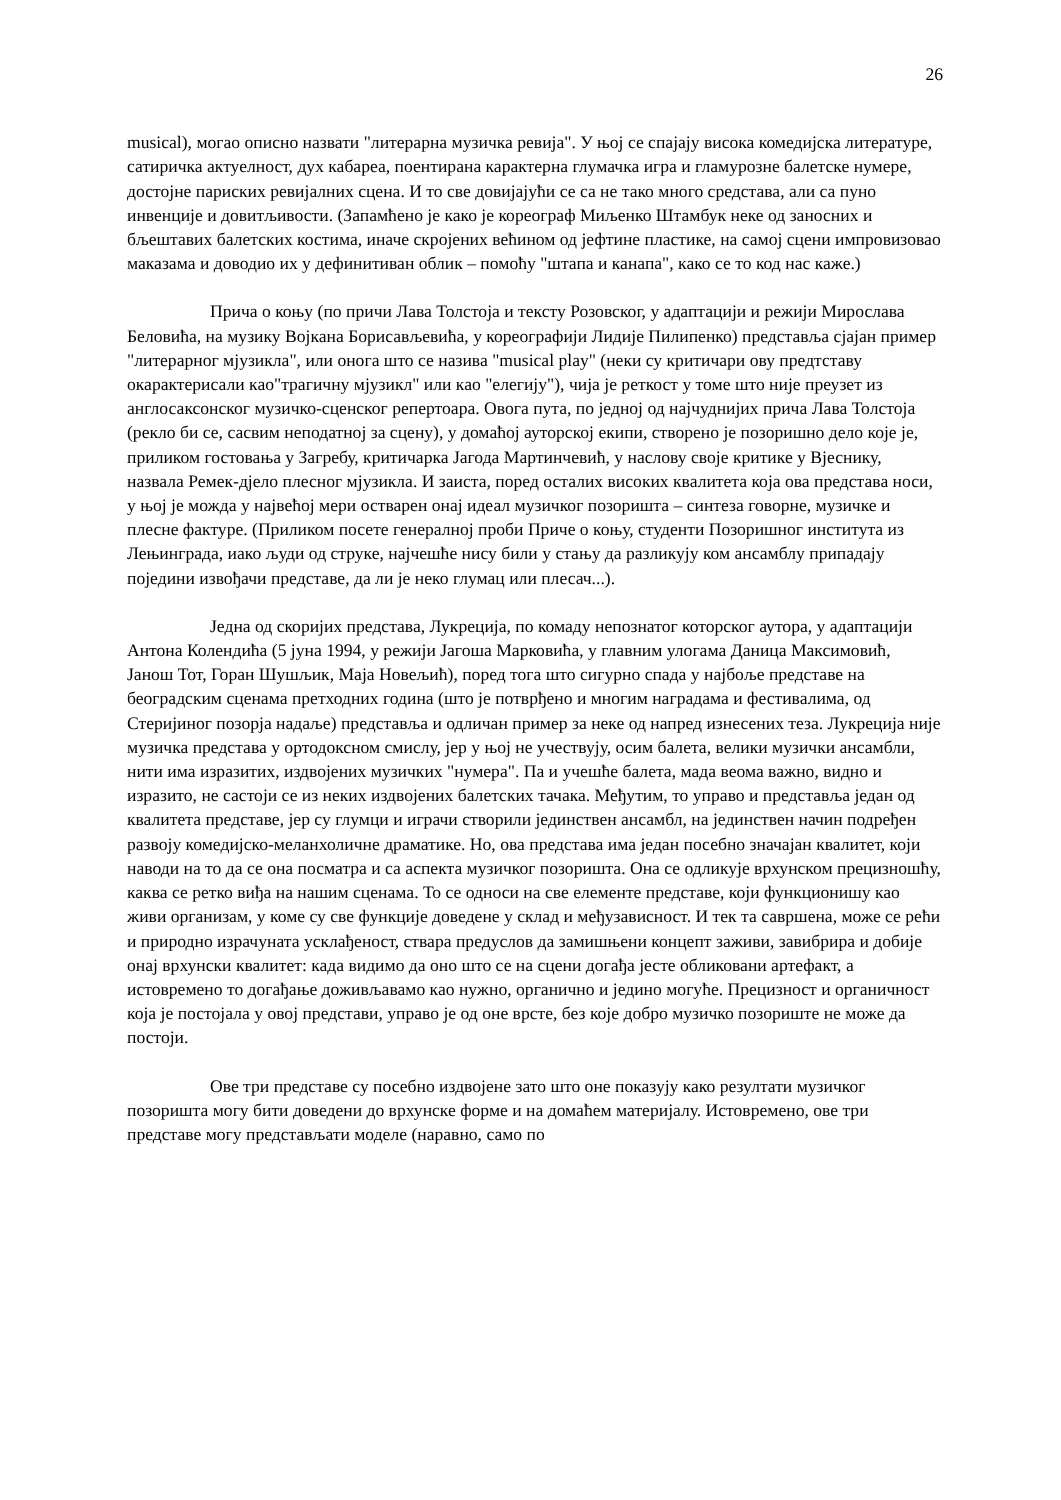26
musical), могао описно назвати "литерарна музичка ревија". У њој се спајају висока комедијска литературе, сатиричка актуелност, дух кабареа, поентирана карактерна глумачка игра и гламурозне балетске нумере, достојне париских ревијалних сцена. И то све довијајући се са не тако много средстава, али са пуно инвенције и довитљивости. (Запамћено је како је кореограф Миљенко Штамбук неке од заносних и бљештавих балетских костима, иначе скројених већином од јефтине пластике, на самој сцени импровизовао маказама и доводио их у дефинитиван облик – помоћу "штапа и канапа", како се то код нас каже.)
Прича о коњу (по причи Лава Толстоја и тексту Розовског, у адаптацији и режији Мирослава Беловића, на музику Војкана Борисављевића, у кореографији Лидије Пилипенко) представља сјајан пример "литерарног мјузикла", или онога што се назива "musical play" (неки су критичари ову предтставу окарактерисали као"трагичну мјузикл" или као "елегију"), чија је реткост у томе што није преузет из англосаксонског музичко-сценског репертоара. Овога пута, по једној од најчуднијих прича Лава Толстоја (рекло би се, сасвим неподатној за сцену), у домаћој ауторској екипи, створено је позоришно дело које је, приликом гостовања у Загребу, критичарка Јагода Мартинчевић, у наслову своје критике у Вјеснику, назвала Ремек-дјело плесног мјузикла. И заиста, поред осталих високих квалитета која ова представа носи, у њој је можда у највећој мери остварен онај идеал музичког позоришта – синтеза говорне, музичке и плесне фактуре. (Приликом посете генералној проби Приче о коњу, студенти Позоришног института из Лењинграда, иако људи од струке, најчешће нису били у стању да разликују ком ансамблу припадају поједини извођачи представе, да ли је неко глумац или плесач...).
Једна од скоријих представа, Лукреција, по комаду непознатог которског аутора, у адаптацији Антона Колендића (5 јуна 1994, у режији Јагоша Марковића, у главним улогама Даница Максимовић, Јанош Тот, Горан Шушљик, Маја Новељић), поред тога што сигурно спада у најбоље представе на београдским сценама претходних година (што је потврђено и многим наградама и фестивалима, од Стеријиног позорја надаље) представља и одличан пример за неке од напред изнесених теза. Лукреција није музичка представа у ортодоксном смислу, јер у њој не учествују, осим балета, велики музички ансамбли, нити има изразитих, издвојених музичких "нумера". Па и учешће балета, мада веома важно, видно и изразито, не састоји се из неких издвојених балетских тачака. Међутим, то управо и представља један од квалитета представе, јер су глумци и играчи створили јединствен ансамбл, на јединствен начин подређен развоју комедијско-меланхоличне драматике. Но, ова представа има један посебно значајан квалитет, који наводи на то да се она посматра и са аспекта музичког позоришта. Она се одликује врхунском прецизношћу, каква се ретко виђа на нашим сценама. То се односи на све елементе представе, који функционишу као живи организам, у коме су све функције доведене у склад и међузависност. И тек та савршена, може се рећи и природно израчуната усклађеност, ствара предуслов да замишњени концепт заживи, завибрира и добије онај врхунски квалитет: када видимо да оно што се на сцени догађа јесте обликовани артефакт, а истовремено то догађање доживљавамо као нужно, органично и једино могуће. Прецизност и органичност која је постојала у овој представи, управо је од оне врсте, без које добро музичко позориште не може да постоји.
Ове три представе су посебно издвојене зато што оне показују како резултати музичког позоришта могу бити доведени до врхунске форме и на домаћем материјалу. Истовремено, ове три представе могу представљати моделе (наравно, само по